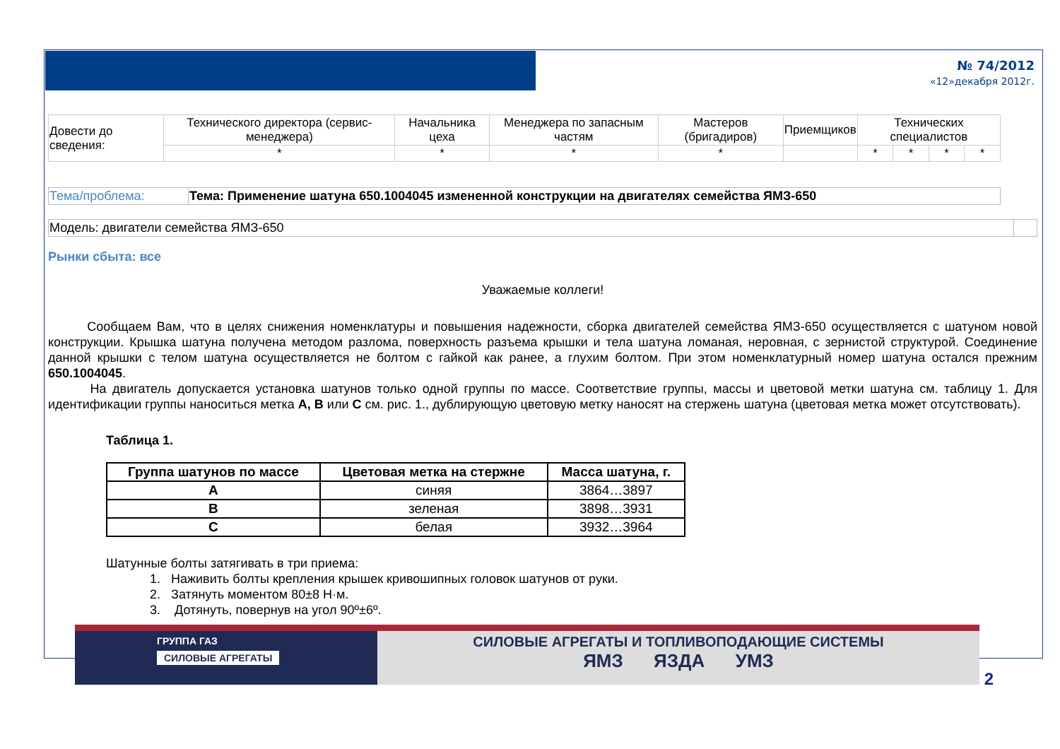№ 74/2012
«12»декабря 2012г.
| Довести до сведения: | Технического директора (сервис-менеджера) | Начальника цеха | Менеджера по запасным частям | Мастеров (бригадиров) | Приемщиков | Технических специалистов | | | |
| | * | * | * | * | | * | * | * | * |
| Тема/проблема: | Тема: Применение шатуна 650.1004045 измененной конструкции на двигателях семейства ЯМЗ-650 |
| Модель: двигатели семейства ЯМЗ-650 | |
Рынки сбыта: все
Уважаемые коллеги!
Сообщаем Вам, что в целях снижения номенклатуры и повышения надежности, сборка двигателей семейства ЯМЗ-650 осуществляется с шатуном новой конструкции. Крышка шатуна получена методом разлома, поверхность разъема крышки и тела шатуна ломаная, неровная, с зернистой структурой. Соединение данной крышки с телом шатуна осуществляется не болтом с гайкой как ранее, а глухим болтом. При этом номенклатурный номер шатуна остался прежним 650.1004045.
На двигатель допускается установка шатунов только одной группы по массе. Соответствие группы, массы и цветовой метки шатуна см. таблицу 1. Для идентификации группы наноситься метка A, B или C см. рис. 1., дублирующую цветовую метку наносят на стержень шатуна (цветовая метка может отсутствовать).
Таблица 1.
| Группа шатунов по массе | Цветовая метка на стержне | Масса шатуна, г. |
| --- | --- | --- |
| A | синяя | 3864…3897 |
| B | зеленая | 3898…3931 |
| C | белая | 3932…3964 |
Шатунные болты затягивать в три приема:
1. Наживить болты крепления крышек кривошипных головок шатунов от руки.
2. Затянуть моментом 80±8 Н·м.
3. Дотянуть, повернув на угол 90º±6º.
ГРУППА ГАЗ
СИЛОВЫЕ АГРЕГАТЫ
СИЛОВЫЕ АГРЕГАТЫ И ТОПЛИВОПОДАЮЩИЕ СИСТЕМЫ
ЯМЗ ЯЗДА УМЗ
2